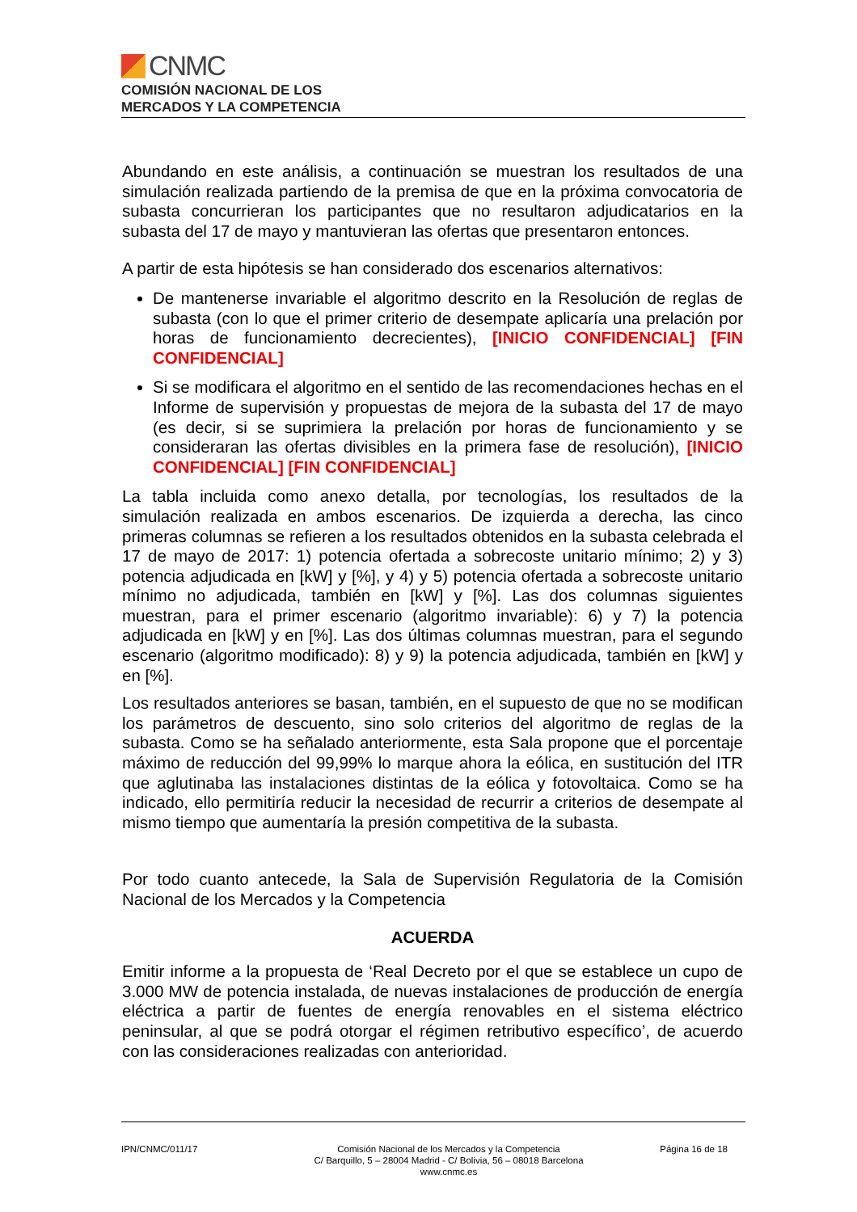CNMC
COMISIÓN NACIONAL DE LOS
MERCADOS Y LA COMPETENCIA
Abundando en este análisis, a continuación se muestran los resultados de una simulación realizada partiendo de la premisa de que en la próxima convocatoria de subasta concurrieran los participantes que no resultaron adjudicatarios en la subasta del 17 de mayo y mantuvieran las ofertas que presentaron entonces.
A partir de esta hipótesis se han considerado dos escenarios alternativos:
De mantenerse invariable el algoritmo descrito en la Resolución de reglas de subasta (con lo que el primer criterio de desempate aplicaría una prelación por horas de funcionamiento decrecientes), [INICIO CONFIDENCIAL] [FIN CONFIDENCIAL]
Si se modificara el algoritmo en el sentido de las recomendaciones hechas en el Informe de supervisión y propuestas de mejora de la subasta del 17 de mayo (es decir, si se suprimiera la prelación por horas de funcionamiento y se consideraran las ofertas divisibles en la primera fase de resolución), [INICIO CONFIDENCIAL] [FIN CONFIDENCIAL]
La tabla incluida como anexo detalla, por tecnologías, los resultados de la simulación realizada en ambos escenarios. De izquierda a derecha, las cinco primeras columnas se refieren a los resultados obtenidos en la subasta celebrada el 17 de mayo de 2017: 1) potencia ofertada a sobrecoste unitario mínimo; 2) y 3) potencia adjudicada en [kW] y [%], y 4) y 5) potencia ofertada a sobrecoste unitario mínimo no adjudicada, también en [kW] y [%]. Las dos columnas siguientes muestran, para el primer escenario (algoritmo invariable): 6) y 7) la potencia adjudicada en [kW] y en [%]. Las dos últimas columnas muestran, para el segundo escenario (algoritmo modificado): 8) y 9) la potencia adjudicada, también en [kW] y en [%].
Los resultados anteriores se basan, también, en el supuesto de que no se modifican los parámetros de descuento, sino solo criterios del algoritmo de reglas de la subasta. Como se ha señalado anteriormente, esta Sala propone que el porcentaje máximo de reducción del 99,99% lo marque ahora la eólica, en sustitución del ITR que aglutinaba las instalaciones distintas de la eólica y fotovoltaica. Como se ha indicado, ello permitiría reducir la necesidad de recurrir a criterios de desempate al mismo tiempo que aumentaría la presión competitiva de la subasta.
Por todo cuanto antecede, la Sala de Supervisión Regulatoria de la Comisión Nacional de los Mercados y la Competencia
ACUERDA
Emitir informe a la propuesta de ‘Real Decreto por el que se establece un cupo de 3.000 MW de potencia instalada, de nuevas instalaciones de producción de energía eléctrica a partir de fuentes de energía renovables en el sistema eléctrico peninsular, al que se podrá otorgar el régimen retributivo específico’, de acuerdo con las consideraciones realizadas con anterioridad.
IPN/CNMC/011/17 Comisión Nacional de los Mercados y la Competencia
C/ Barquillo, 5 – 28004 Madrid - C/ Bolivia, 56 – 08018 Barcelona
www.cnmc.es
Página 16 de 18